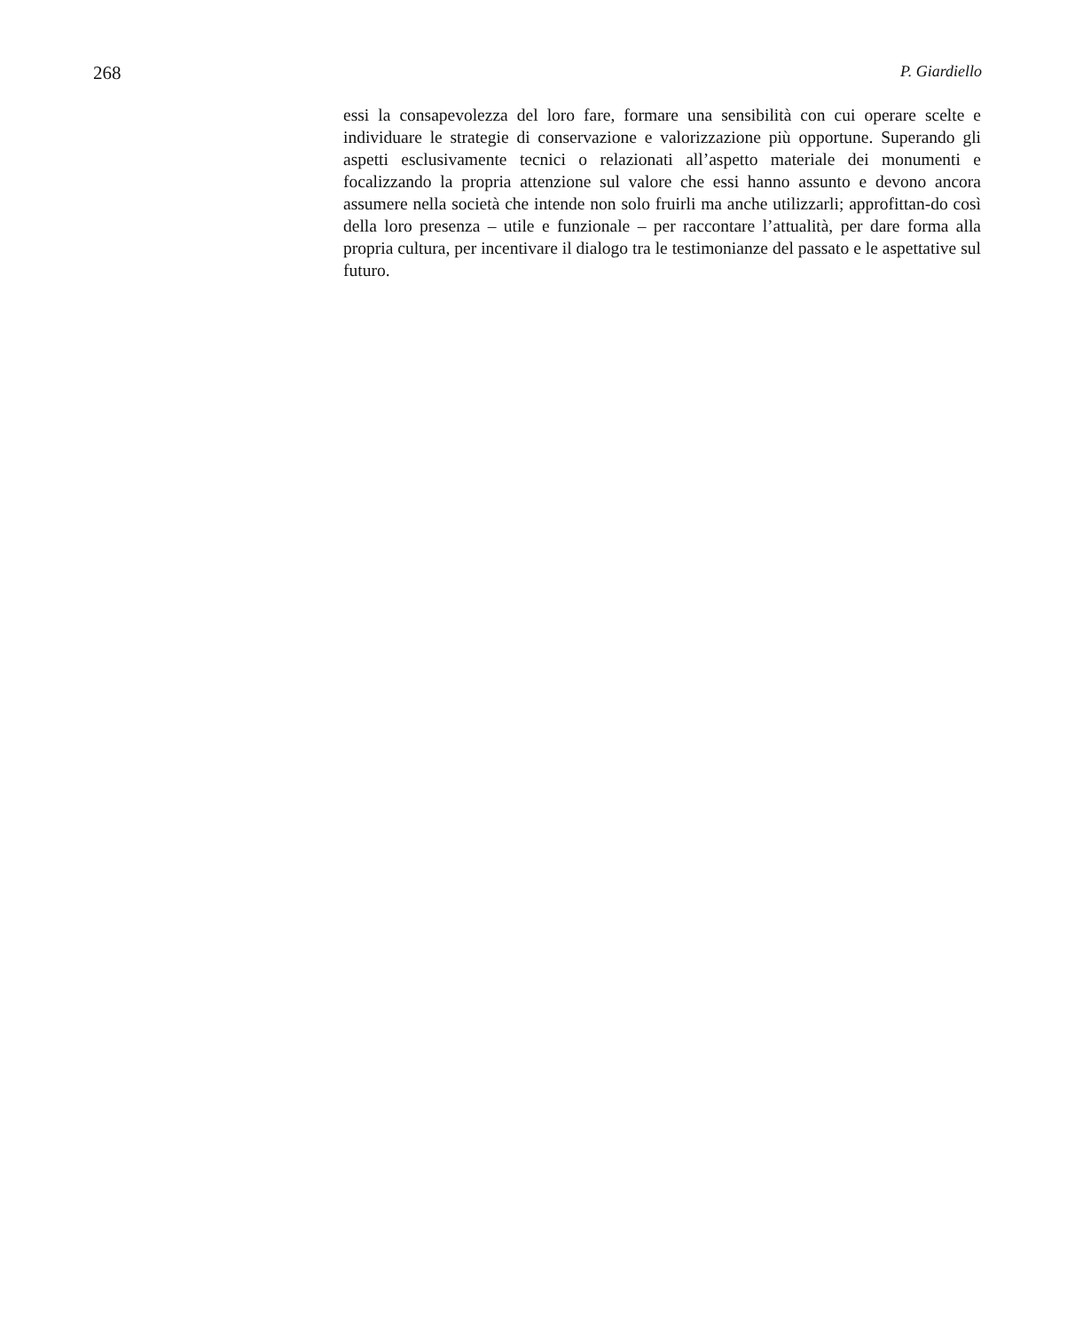268 P. Giardiello
essi la consapevolezza del loro fare, formare una sensibilità con cui operare scelte e individuare le strategie di conservazione e valorizzazione più opportune. Superando gli aspetti esclusivamente tecnici o relazionati all’aspetto materiale dei monumenti e focalizzando la propria attenzione sul valore che essi hanno assunto e devono ancora assumere nella società che intende non solo fruirli ma anche utilizzarli; approfittan-do così della loro presenza – utile e funzionale – per raccontare l’attualità, per dare forma alla propria cultura, per incentivare il dialogo tra le testimonianze del passato e le aspettative sul futuro.